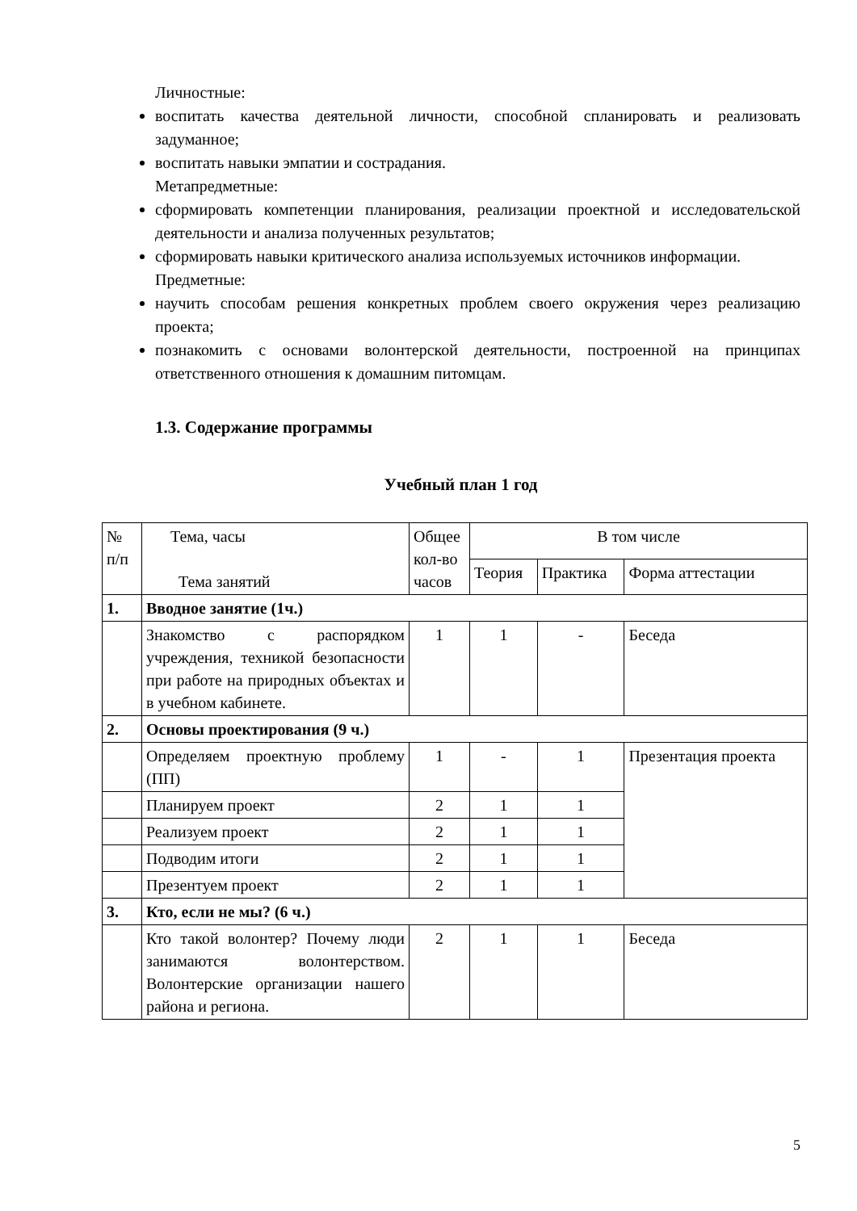Личностные:
воспитать качества деятельной личности, способной спланировать и реализовать задуманное;
воспитать навыки эмпатии и сострадания.
Метапредметные:
сформировать компетенции планирования, реализации проектной и исследовательской деятельности и анализа полученных результатов;
сформировать навыки критического анализа используемых источников информации.
Предметные:
научить способам решения конкретных проблем своего окружения через реализацию проекта;
познакомить с основами волонтерской деятельности, построенной на принципах ответственного отношения к домашним питомцам.
1.3. Содержание программы
Учебный план 1 год
| № п/п | Тема, часы Тема занятий | Общее кол-во часов | В том числе | | |
| | | | Теория | Практика | Форма аттестации |
| 1. | Вводное занятие (1ч.) | | | | |
| | Знакомство с распорядком учреждения, техникой безопасности при работе на природных объектах и в учебном кабинете. | 1 | 1 | - | Беседа |
| 2. | Основы проектирования (9 ч.) | | | | |
| | Определяем проектную проблему (ПП) | 1 | - | 1 | Презентация проекта |
| | Планируем проект | 2 | 1 | 1 | |
| | Реализуем проект | 2 | 1 | 1 | |
| | Подводим итоги | 2 | 1 | 1 | |
| | Презентуем проект | 2 | 1 | 1 | |
| 3. | Кто, если не мы? (6 ч.) | | | | |
| | Кто такой волонтер? Почему люди занимаются волонтерством. Волонтерские организации нашего района и региона. | 2 | 1 | 1 | Беседа |
5